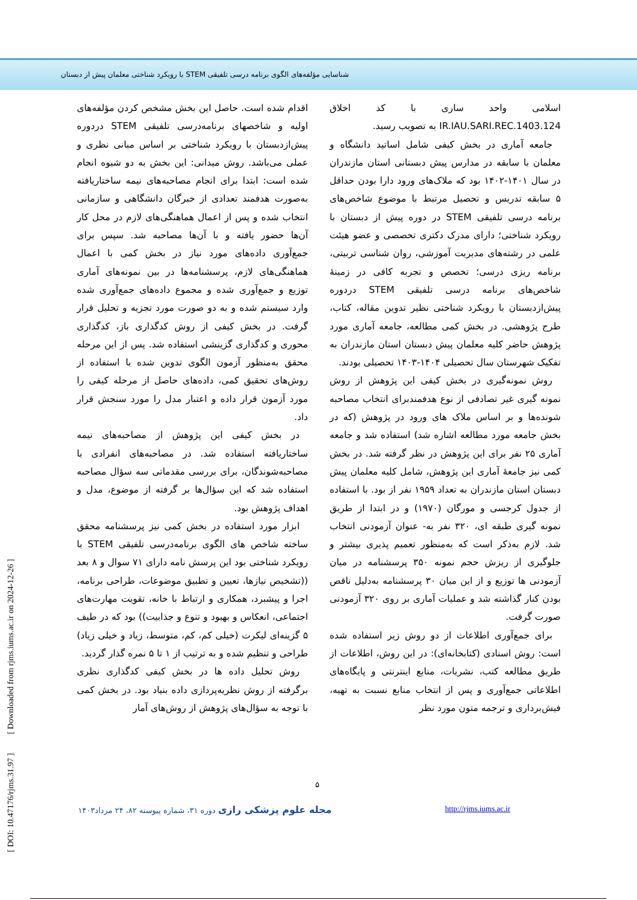شناسایی مؤلفه‌های الگوی برنامه درسی تلفیقی STEM با رویکرد شناختی معلمان پیش از دبستان
اسلامی واحد ساری با کد اخلاق IR.IAU.SARI.REC.1403.124 به تصویب رسید.
جامعه آماری در بخش کیفی شامل اساتید دانشگاه و معلمان با سابقه در مدارس پیش دبستانی استان مازندران در سال ۱۴۰۱-۱۴۰۲ بود که ملاک‌های ورود دارا بودن حداقل ۵ سابقه تدریس و تحصیل مرتبط با موضوع شاخص‌های برنامه درسی تلفیقی STEM در دوره پیش از دبستان با رویکرد شناختی؛ دارای مدرک دکتری تخصصی و عضو هیئت علمی در رشته‌های مدیریت آموزشی، روان شناسی تربیتی، برنامه ریزی درسی؛ تخصص و تجربه کافی در زمینهٔ شاخص‌های برنامه درسی تلفیقی STEM دردوره پیش‌ازدبستان با رویکرد شناختی نظیر تدوین مقاله، کتاب، طرح پژوهشی. در بخش کمی مطالعه، جامعه آماری مورد پژوهش حاضر کلیه معلمان پیش دبستان استان مازندران به تفکیک شهرستان سال تحصیلی ۱۴۰۴-۱۴۰۳ تحصیلی بودند.
روش نمونه‌گیری در بخش کیفی این پژوهش از روش نمونه گیری غیر تصادفی از نوع هدفمندبرای انتخاب مصاحبه شونده‌ها و بر اساس ملاک های ورود در پژوهش (که در بخش جامعه مورد مطالعه اشاره شد) استفاده شد و جامعه آماری ۲۵ نفر برای این پژوهش در نظر گرفته شد. در بخش کمی نیز جامعهٔ آماری این پژوهش، شامل کلیه معلمان پیش دبستان استان مازندران به تعداد ۱۹۵۹ نفر از بود. با استفاده از جدول کرجسی و مورگان (۱۹۷۰) و در ابتدا از طریق نمونه گیری طبقه ای، ۳۲۰ نفر به- عنوان آزمودنی انتخاب شد. لازم به‌ذکر است که به‌منظور تعمیم پذیری بیشتر و جلوگیری از ریزش حجم نمونه ۳۵۰ پرسشنامه در میان آزمودنی ها توزیع و از این میان ۳۰ پرسشنامه به‌دلیل ناقص بودن کنار گذاشته شد و عملیات آماری بر روی ۳۲۰ آزمودنی صورت گرفت.
برای جمع‌آوری اطلاعات از دو روش زیر استفاده شده است: روش اسنادی (کتابخانه‌ای): در این روش، اطلاعات از طریق مطالعه کتب، نشریات، منابع اینترنتی و پایگاه‌های اطلاعاتی جمع‌آوری و پس از انتخاب منابع نسبت به تهیه، فیش‌برداری و ترجمه متون مورد نظر
اقدام شده است. حاصل این بخش مشخص کردن مؤلفه‌های اولیه و شاخصهای برنامه‌درسی تلفیقی STEM دردوره پیش‌ازدبستان با رویکرد شناختی بر اساس مبانی نظری و عملی می‌باشد. روش میدانی: این بخش به دو شیوه انجام شده است: ابتدا برای انجام مصاحبه‌های نیمه ساختاریافته به‌صورت هدفمند تعدادی از خبرگان دانشگاهی و سازمانی انتخاب شده و پس از اعمال هماهنگی‌های لازم در محل کار آن‌ها حضور یافته و با آن‌ها مصاحبه شد. سپس برای جمع‌آوری داده‌های مورد نیاز در بخش کمی با اعمال هماهنگی‌های لازم، پرسشنامه‌ها در بین نمونه‌های آماری توزیع و جمع‌آوری شده و مجموع داده‌های جمع‌آوری شده وارد سیستم شده و به دو صورت مورد تجزیه و تحلیل قرار گرفت. در بخش کیفی از روش کدگذاری باز، کدگذاری محوری و کدگذاری گزینشی استفاده شد. پس از این مرحله محقق به‌منظور آزمون الگوی تدوین شده با استفاده از روش‌های تحقیق کمی، داده‌های حاصل از مرحله کیفی را مورد آزمون قرار داده و اعتبار مدل را مورد سنجش قرار داد.
در بخش کیفی این پژوهش از مصاحبه‌های نیمه ساختاریافته استفاده شد. در مصاحبه‌های انفرادی با مصاحبه‌شوندگان، برای بررسی مقدماتی سه سؤال مصاحبه استفاده شد که این سؤال‌ها بر گرفته از موضوع، مدل و اهداف پژوهش بود.
ابزار مورد استفاده در بخش کمی نیز پرسشنامه محقق ساخته شاخص های الگوی برنامه‌درسی تلفیقی STEM با رویکرد شناختی بود این پرسش نامه دارای ۷۱ سوال و ۸ بعد ((تشخیص نیازها، تعیین و تطبیق موضوعات، طراحی برنامه، اجرا و پیشبرد، همکاری و ارتباط با خانه، تقویت مهارت‌های اجتماعی، انعکاس و بهبود و تنوع و جذابیت)) بود که در طیف ۵ گزینه‌ای لیکرت (خیلی کم، کم، متوسط، زیاد و خیلی زیاد) طراحی و تنظیم شده و به ترتیب از ۱ تا ۵ نمره گذار گردید.
روش تحلیل داده ها در بخش کیفی کدگذاری نظری برگرفته از روش نظریه‌پردازی داده بنیاد بود. در بخش کمی با توجه به سؤال‌های پژوهش از روش‌های آمار
۵
مجله علوم پزشکی رازی دوره ۳۱، شماره پیوسته ۸۲، ۲۴ مرداد۱۴۰۳ http://rjms.iums.ac.ir
[ DOI: 10.47176/rjms.31.97 ] [ Downloaded from rjms.iums.ac.ir on 2024-12-26 ]